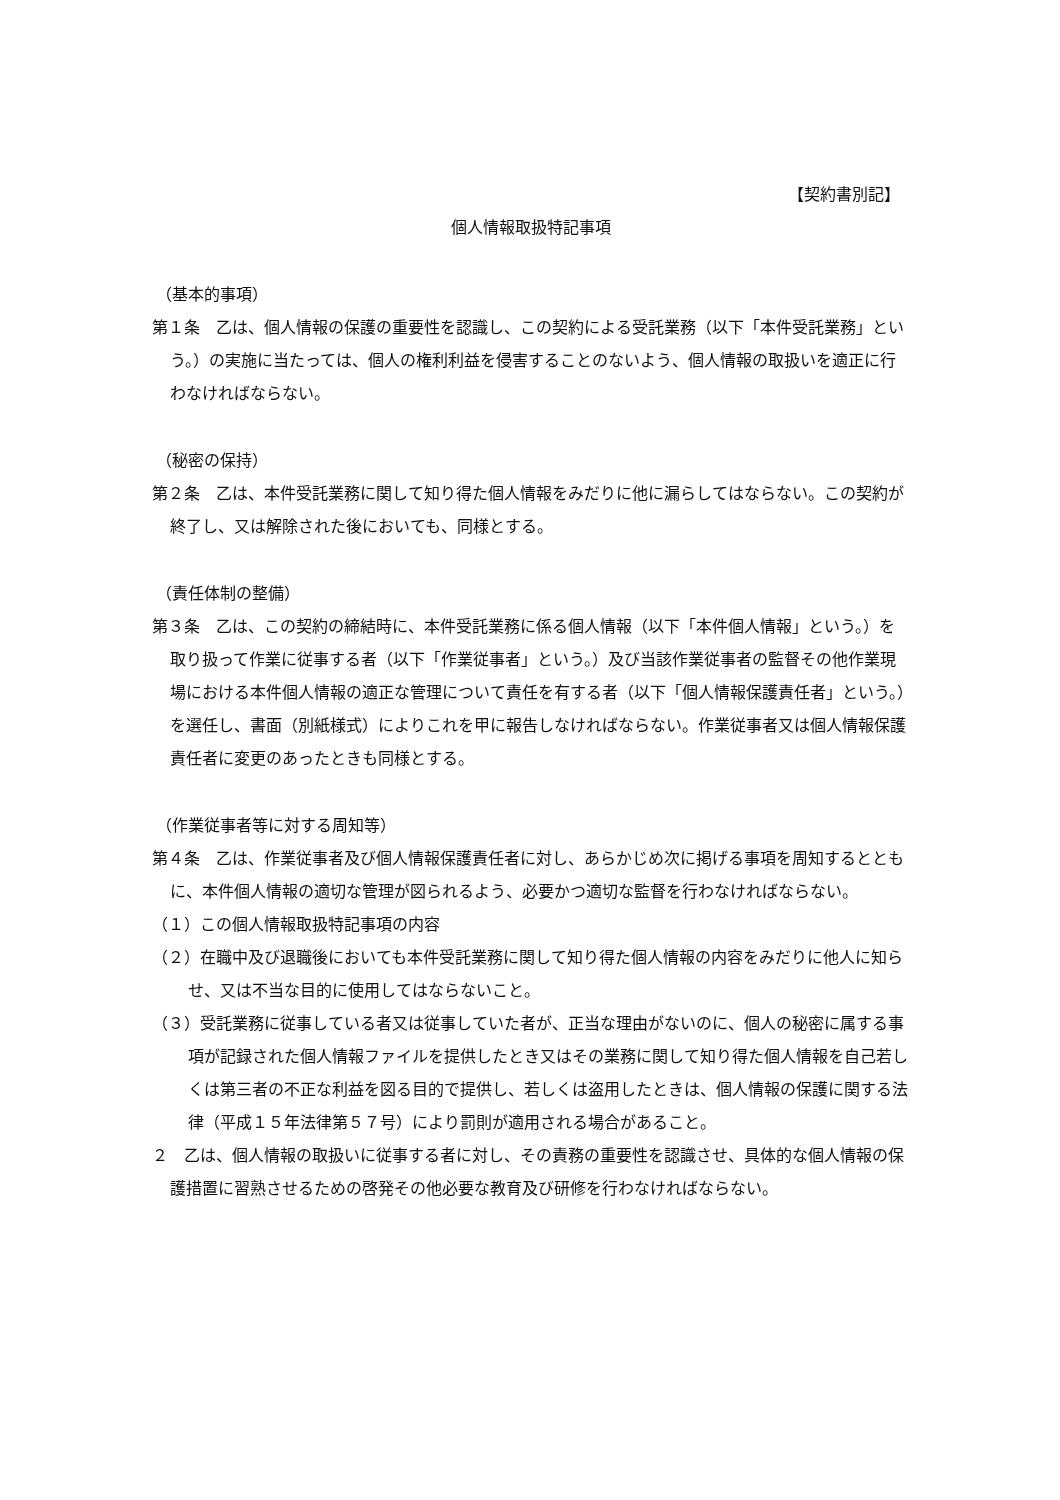【契約書別記】
個人情報取扱特記事項
（基本的事項）
第１条　乙は、個人情報の保護の重要性を認識し、この契約による受託業務（以下「本件受託業務」という。）の実施に当たっては、個人の権利利益を侵害することのないよう、個人情報の取扱いを適正に行わなければならない。
（秘密の保持）
第２条　乙は、本件受託業務に関して知り得た個人情報をみだりに他に漏らしてはならない。この契約が終了し、又は解除された後においても、同様とする。
（責任体制の整備）
第３条　乙は、この契約の締結時に、本件受託業務に係る個人情報（以下「本件個人情報」という。）を取り扱って作業に従事する者（以下「作業従事者」という。）及び当該作業従事者の監督その他作業現場における本件個人情報の適正な管理について責任を有する者（以下「個人情報保護責任者」という。）を選任し、書面（別紙様式）によりこれを甲に報告しなければならない。作業従事者又は個人情報保護責任者に変更のあったときも同様とする。
（作業従事者等に対する周知等）
第４条　乙は、作業従事者及び個人情報保護責任者に対し、あらかじめ次に掲げる事項を周知するとともに、本件個人情報の適切な管理が図られるよう、必要かつ適切な監督を行わなければならない。
（１）この個人情報取扱特記事項の内容
（２）在職中及び退職後においても本件受託業務に関して知り得た個人情報の内容をみだりに他人に知らせ、又は不当な目的に使用してはならないこと。
（３）受託業務に従事している者又は従事していた者が、正当な理由がないのに、個人の秘密に属する事項が記録された個人情報ファイルを提供したとき又はその業務に関して知り得た個人情報を自己若しくは第三者の不正な利益を図る目的で提供し、若しくは盗用したときは、個人情報の保護に関する法律（平成１５年法律第５７号）により罰則が適用される場合があること。
２　乙は、個人情報の取扱いに従事する者に対し、その責務の重要性を認識させ、具体的な個人情報の保護措置に習熟させるための啓発その他必要な教育及び研修を行わなければならない。